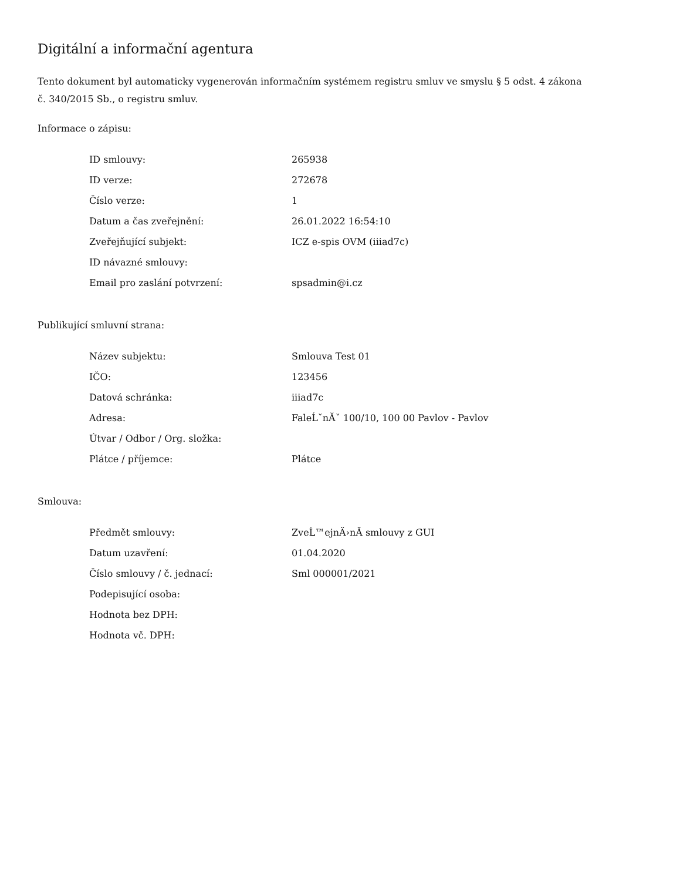Digitální a informační agentura
Tento dokument byl automaticky vygenerován informačním systémem registru smluv ve smyslu § 5 odst. 4 zákona
č. 340/2015 Sb., o registru smluv.
Informace o zápisu:
| ID smlouvy: | 265938 |
| ID verze: | 272678 |
| Číslo verze: | 1 |
| Datum a čas zveřejnění: | 26.01.2022 16:54:10 |
| Zveřejňující subjekt: | ICZ e-spis OVM (iiiad7c) |
| ID návazné smlouvy: | |
| Email pro zaslání potvrzení: | spsadmin@i.cz |
Publikující smluvní strana:
| Název subjektu: | Smlouva Test 01 |
| IČO: | 123456 |
| Datová schránka: | iiiad7c |
| Adresa: | FaleĹˇnĂˇ 100/10, 100 00 Pavlov - Pavlov |
| Útvar / Odbor / Org. složka: | |
| Plátce / příjemce: | Plátce |
Smlouva:
| Předmět smlouvy: | ZveĹ™ejnÄ›nĂ­ smlouvy z GUI |
| Datum uzavření: | 01.04.2020 |
| Číslo smlouvy / č. jednací: | Sml 000001/2021 |
| Podepisující osoba: | |
| Hodnota bez DPH: | |
| Hodnota vč. DPH: | |